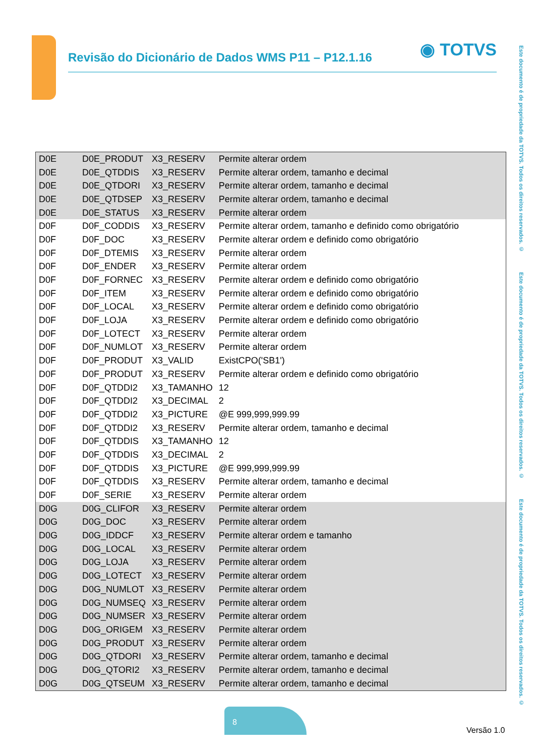Revisão do Dicionário de Dados WMS P11 – P12.1.16
◉ TOTVS
Este documento é de propriedade da TOTVS. Todos os direitos reservados. © Este documento é de propriedade da TOTVS. Todos os direitos reservados. © Este documento é de propriedade da TOTVS. Todos os direitos reservados. ©
| D0E | D0E_PRODUT | X3_RESERV | Permite alterar ordem |
| D0E | D0E_QTDDIS | X3_RESERV | Permite alterar ordem, tamanho e decimal |
| D0E | D0E_QTDORI | X3_RESERV | Permite alterar ordem, tamanho e decimal |
| D0E | D0E_QTDSEP | X3_RESERV | Permite alterar ordem, tamanho e decimal |
| D0E | D0E_STATUS | X3_RESERV | Permite alterar ordem |
| D0F | D0F_CODDIS | X3_RESERV | Permite alterar ordem, tamanho e definido como obrigatório |
| D0F | D0F_DOC | X3_RESERV | Permite alterar ordem e definido como obrigatório |
| D0F | D0F_DTEMIS | X3_RESERV | Permite alterar ordem |
| D0F | D0F_ENDER | X3_RESERV | Permite alterar ordem |
| D0F | D0F_FORNEC | X3_RESERV | Permite alterar ordem e definido como obrigatório |
| D0F | D0F_ITEM | X3_RESERV | Permite alterar ordem e definido como obrigatório |
| D0F | D0F_LOCAL | X3_RESERV | Permite alterar ordem e definido como obrigatório |
| D0F | D0F_LOJA | X3_RESERV | Permite alterar ordem e definido como obrigatório |
| D0F | D0F_LOTECT | X3_RESERV | Permite alterar ordem |
| D0F | D0F_NUMLOT | X3_RESERV | Permite alterar ordem |
| D0F | D0F_PRODUT | X3_VALID | ExistCPO('SB1') |
| D0F | D0F_PRODUT | X3_RESERV | Permite alterar ordem e definido como obrigatório |
| D0F | D0F_QTDDI2 | X3_TAMANHO | 12 |
| D0F | D0F_QTDDI2 | X3_DECIMAL | 2 |
| D0F | D0F_QTDDI2 | X3_PICTURE | @E 999,999,999.99 |
| D0F | D0F_QTDDI2 | X3_RESERV | Permite alterar ordem, tamanho e decimal |
| D0F | D0F_QTDDIS | X3_TAMANHO | 12 |
| D0F | D0F_QTDDIS | X3_DECIMAL | 2 |
| D0F | D0F_QTDDIS | X3_PICTURE | @E 999,999,999.99 |
| D0F | D0F_QTDDIS | X3_RESERV | Permite alterar ordem, tamanho e decimal |
| D0F | D0F_SERIE | X3_RESERV | Permite alterar ordem |
| D0G | D0G_CLIFOR | X3_RESERV | Permite alterar ordem |
| D0G | D0G_DOC | X3_RESERV | Permite alterar ordem |
| D0G | D0G_IDDCF | X3_RESERV | Permite alterar ordem e tamanho |
| D0G | D0G_LOCAL | X3_RESERV | Permite alterar ordem |
| D0G | D0G_LOJA | X3_RESERV | Permite alterar ordem |
| D0G | D0G_LOTECT | X3_RESERV | Permite alterar ordem |
| D0G | D0G_NUMLOT | X3_RESERV | Permite alterar ordem |
| D0G | D0G_NUMSEQ | X3_RESERV | Permite alterar ordem |
| D0G | D0G_NUMSER | X3_RESERV | Permite alterar ordem |
| D0G | D0G_ORIGEM | X3_RESERV | Permite alterar ordem |
| D0G | D0G_PRODUT | X3_RESERV | Permite alterar ordem |
| D0G | D0G_QTDORI | X3_RESERV | Permite alterar ordem, tamanho e decimal |
| D0G | D0G_QTORI2 | X3_RESERV | Permite alterar ordem, tamanho e decimal |
| D0G | D0G_QTSEUM | X3_RESERV | Permite alterar ordem, tamanho e decimal |
8
Versão 1.0